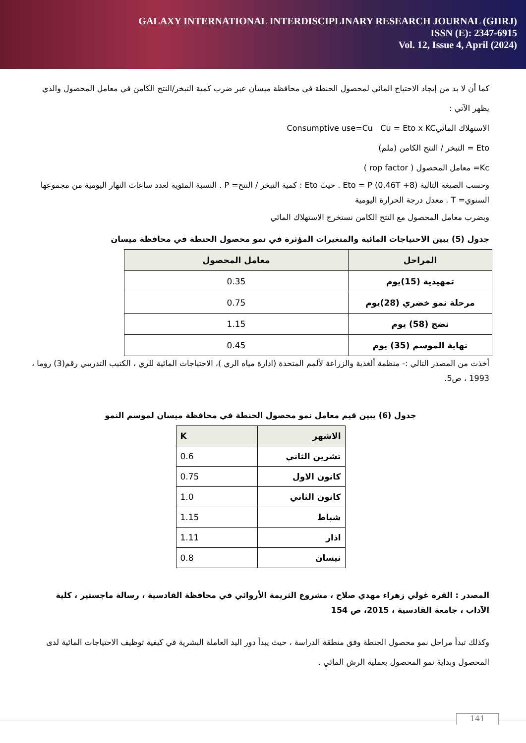GALAXY INTERNATIONAL INTERDISCIPLINARY RESEARCH JOURNAL (GIIRJ)
ISSN (E): 2347-6915
Vol. 12, Issue 4, April (2024)
كما أن لا بد من إيجاد الاحتياج المائي لمحصول الحنطة في محافظة ميسان عبر ضرب كمية التبخر/النتح الكامن في معامل المحصول والذي يظهر الآتي :
الاستهلاك المائيConsumptive use=Cu Cu = Eto x KC
Eto = التبخر / النتح الكامن (ملم)
Kc= معامل المحصول ( rop factor )
وحسب الصيغة التالية Eto = P (0.46T +8) . حيث Eto : كمية التبخر / النتح= P . النسبة المئوية لعدد ساعات النهار اليومية من مجموعها السنوي= T . معدل درجة الحرارة اليومية
وبضرب معامل المحصول مع النتح الكامن نستخرج الاستهلاك المائي
جدول (5) يبين الاحتياجات المائية والمتغيرات المؤثرة في نمو محصول الحنطة في محافظة ميسان
| المراحل | معامل المحصول |
| --- | --- |
| تمهيدية (15)يوم | 0.35 |
| مرحلة نمو خضري (28)يوم | 0.75 |
| نضج (58) يوم | 1.15 |
| نهاية الموسم (35) يوم | 0.45 |
أخذت من المصدر التالي :- منظمة ألغذية والزراعة لألمم المتحدة (ادارة مياه الري )، الاحتياجات المائية للري ، الكتيب التدريبي رقم(3) روما ، 1993 ، ص5.
جدول (6) يبين قيم معامل نمو محصول الحنطة في محافظة ميسان لموسم النمو
| الاشهر | K |
| --- | --- |
| تشرين الثاني | 0.6 |
| كانون الاول | 0.75 |
| كانون الثاني | 1.0 |
| شباط | 1.15 |
| اذار | 1.11 |
| نيسان | 0.8 |
المصدر : القرة غولي زهراء مهدي صلاح ، مشروع الثريمة الأروائي في محافظة القادسية ، رسالة ماجستير ، كلية الآداب ، جامعة القادسية ، 2015، ص 154
وكذلك تبدأ مراحل نمو محصول الحنطة وفق منطقة الدراسة ، حيث يبدأ دور اليد العاملة البشرية في كيفية توظيف الاحتياجات المائية لدى المحصول وبداية نمو المحصول بعملية الرش المائي .
141